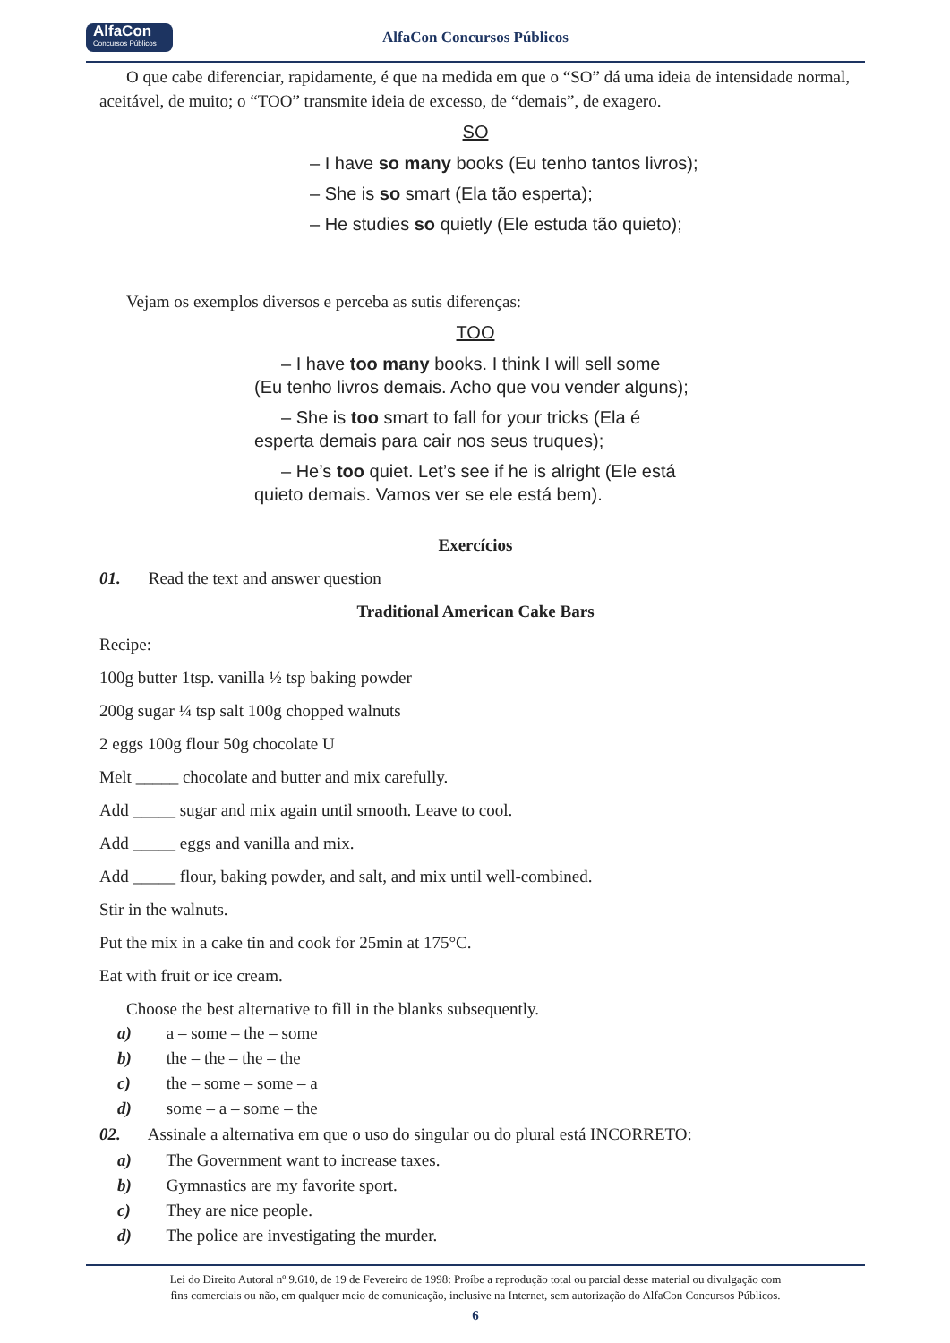AlfaCon
Concursos Públicos
AlfaCon Concursos Públicos
O que cabe diferenciar, rapidamente, é que na medida em que o “SO” dá uma ideia de intensidade normal, aceitável, de muito; o “TOO” transmite ideia de excesso, de “demais”, de exagero.
SO
– I have so many books (Eu tenho tantos livros);
– She is so smart (Ela tão esperta);
– He studies so quietly (Ele estuda tão quieto);
Vejam os exemplos diversos e perceba as sutis diferenças:
TOO
– I have too many books. I think I will sell some (Eu tenho livros demais. Acho que vou vender alguns);
– She is too smart to fall for your tricks (Ela é esperta demais para cair nos seus truques);
– He’s too quiet. Let’s see if he is alright (Ele está quieto demais. Vamos ver se ele está bem).
Exercícios
01. Read the text and answer question
Traditional American Cake Bars
Recipe:
100g butter 1tsp. vanilla ½ tsp baking powder
200g sugar ¼ tsp salt 100g chopped walnuts
2 eggs 100g flour 50g chocolate U
Melt _____ chocolate and butter and mix carefully.
Add _____ sugar and mix again until smooth. Leave to cool.
Add _____ eggs and vanilla and mix.
Add _____ flour, baking powder, and salt, and mix until well-combined.
Stir in the walnuts.
Put the mix in a cake tin and cook for 25min at 175°C.
Eat with fruit or ice cream.
Choose the best alternative to fill in the blanks subsequently.
a) a – some – the – some
b) the – the – the – the
c) the – some – some – a
d) some – a – some – the
02. Assinale a alternativa em que o uso do singular ou do plural está INCORRETO:
a) The Government want to increase taxes.
b) Gymnastics are my favorite sport.
c) They are nice people.
d) The police are investigating the murder.
Lei do Direito Autoral nº 9.610, de 19 de Fevereiro de 1998: Proíbe a reprodução total ou parcial desse material ou divulgação com
fins comerciais ou não, em qualquer meio de comunicação, inclusive na Internet, sem autorização do AlfaCon Concursos Públicos.
6